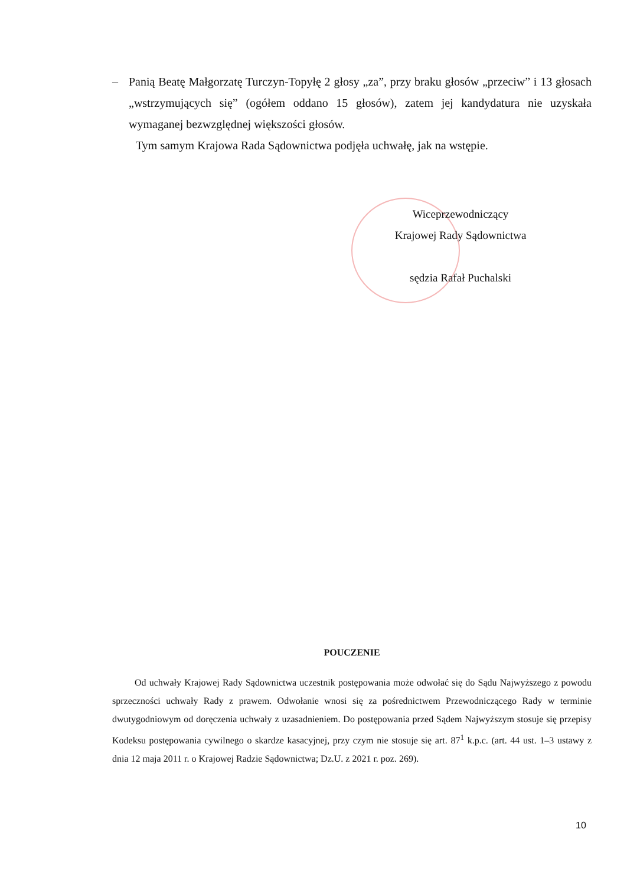– Panią Beatę Małgorzatę Turczyn-Topyłę 2 głosy „za”, przy braku głosów „przeciw” i 13 głosach „wstrzymujących się” (ogółem oddano 15 głosów), zatem jej kandydatura nie uzyskała wymaganej bezwzględnej większości głosów.
Tym samym Krajowa Rada Sądownictwa podjęła uchwałę, jak na wstępie.
Wiceprzewodniczący
Krajowej Rady Sądownictwa
sędzia Rafał Puchalski
POUCZENIE
Od uchwały Krajowej Rady Sądownictwa uczestnik postępowania może odwołać się do Sądu Najwyższego z powodu sprzeczności uchwały Rady z prawem. Odwołanie wnosi się za pośrednictwem Przewodniczącego Rady w terminie dwutygodniowym od doręczenia uchwały z uzasadnieniem. Do postępowania przed Sądem Najwyższym stosuje się przepisy Kodeksu postępowania cywilnego o skardze kasacyjnej, przy czym nie stosuje się art. 87<sup>1</sup> k.p.c. (art. 44 ust. 1–3 ustawy z dnia 12 maja 2011 r. o Krajowej Radzie Sądownictwa; Dz.U. z 2021 r. poz. 269).
10